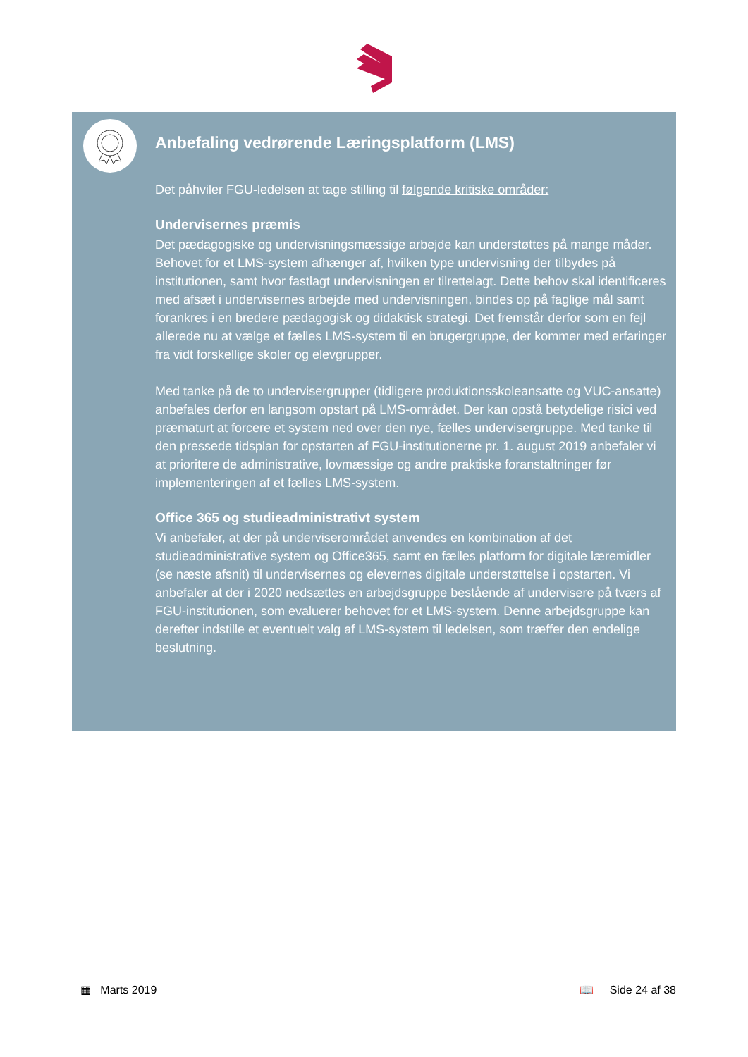Anbefaling vedrørende Læringsplatform (LMS)
Det påhviler FGU-ledelsen at tage stilling til følgende kritiske områder:
Undervisernes præmis
Det pædagogiske og undervisningsmæssige arbejde kan understøttes på mange måder. Behovet for et LMS-system afhænger af, hvilken type undervisning der tilbydes på institutionen, samt hvor fastlagt undervisningen er tilrettelagt. Dette behov skal identificeres med afsæt i undervisernes arbejde med undervisningen, bindes op på faglige mål samt forankres i en bredere pædagogisk og didaktisk strategi. Det fremstår derfor som en fejl allerede nu at vælge et fælles LMS-system til en brugergruppe, der kommer med erfaringer fra vidt forskellige skoler og elevgrupper.
Med tanke på de to undervisergrupper (tidligere produktionsskoleansatte og VUC-ansatte) anbefales derfor en langsom opstart på LMS-området. Der kan opstå betydelige risici ved præmaturt at forcere et system ned over den nye, fælles undervisergruppe. Med tanke til den pressede tidsplan for opstarten af FGU-institutionerne pr. 1. august 2019 anbefaler vi at prioritere de administrative, lovmæssige og andre praktiske foranstaltninger før implementeringen af et fælles LMS-system.
Office 365 og studieadministrativt system
Vi anbefaler, at der på underviserområdet anvendes en kombination af det studieadministrative system og Office365, samt en fælles platform for digitale læremidler (se næste afsnit) til undervisernes og elevernes digitale understøttelse i opstarten. Vi anbefaler at der i 2020 nedsættes en arbejdsgruppe bestående af undervisere på tværs af FGU-institutionen, som evaluerer behovet for et LMS-system. Denne arbejdsgruppe kan derefter indstille et eventuelt valg af LMS-system til ledelsen, som træffer den endelige beslutning.
▦ Marts 2019 📖 Side 24 af 38